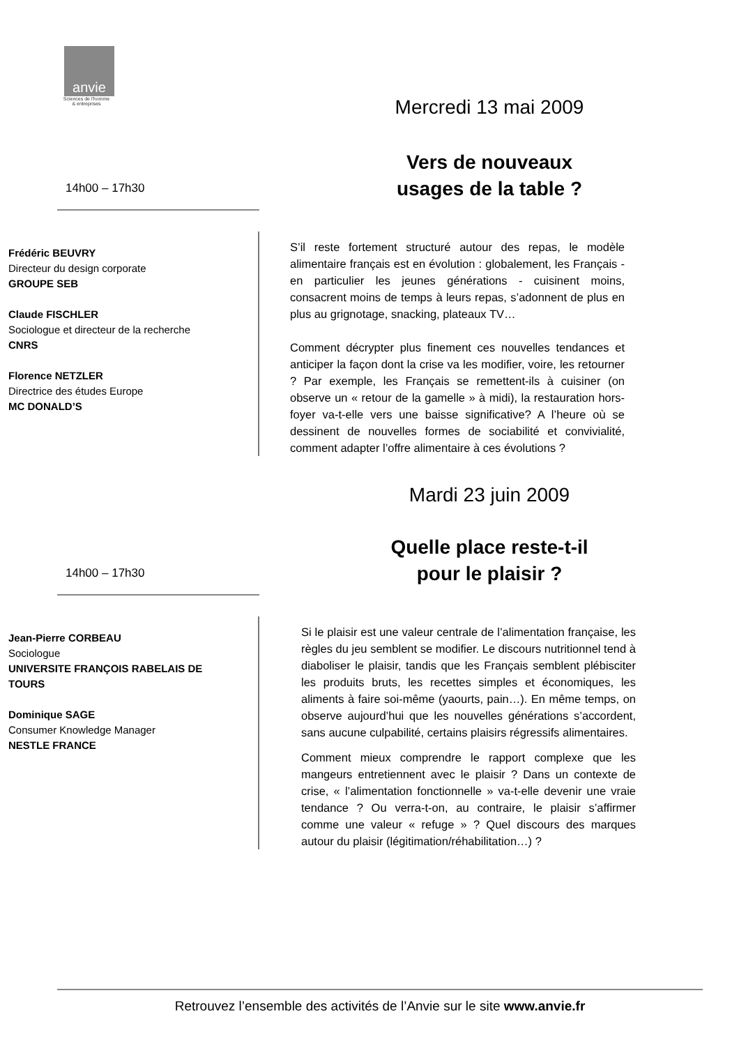anvie
Sciences de l'homme
& entreprises
Mercredi 13 mai 2009
Vers de nouveaux
usages de la table ?
14h00 – 17h30
Frédéric BEUVRY
Directeur du design corporate
GROUPE SEB
Claude FISCHLER
Sociologue et directeur de la recherche
CNRS
Florence NETZLER
Directrice des études Europe
MC DONALD’S
S’il reste fortement structuré autour des repas, le modèle alimentaire français est en évolution : globalement, les Français - en particulier les jeunes générations - cuisinent moins, consacrent moins de temps à leurs repas, s’adonnent de plus en plus au grignotage, snacking, plateaux TV…
Comment décrypter plus finement ces nouvelles tendances et anticiper la façon dont la crise va les modifier, voire, les retourner ? Par exemple, les Français se remettent-ils à cuisiner (on observe un « retour de la gamelle » à midi), la restauration hors-foyer va-t-elle vers une baisse significative? A l’heure où se dessinent de nouvelles formes de sociabilité et convivialité, comment adapter l’offre alimentaire à ces évolutions ?
Mardi 23 juin 2009
Quelle place reste-t-il
pour le plaisir ?
14h00 – 17h30
Jean-Pierre CORBEAU
Sociologue
UNIVERSITE FRANÇOIS RABELAIS DE TOURS
Dominique SAGE
Consumer Knowledge Manager
NESTLE FRANCE
Si le plaisir est une valeur centrale de l’alimentation française, les règles du jeu semblent se modifier. Le discours nutritionnel tend à diaboliser le plaisir, tandis que les Français semblent plébisciter les produits bruts, les recettes simples et économiques, les aliments à faire soi-même (yaourts, pain…). En même temps, on observe aujourd’hui que les nouvelles générations s’accordent, sans aucune culpabilité, certains plaisirs régressifs alimentaires.
Comment mieux comprendre le rapport complexe que les mangeurs entretiennent avec le plaisir ? Dans un contexte de crise, « l’alimentation fonctionnelle » va-t-elle devenir une vraie tendance ? Ou verra-t-on, au contraire, le plaisir s’affirmer comme une valeur « refuge » ? Quel discours des marques autour du plaisir (légitimation/réhabilitation…) ?
Retrouvez l’ensemble des activités de l’Anvie sur le site www.anvie.fr